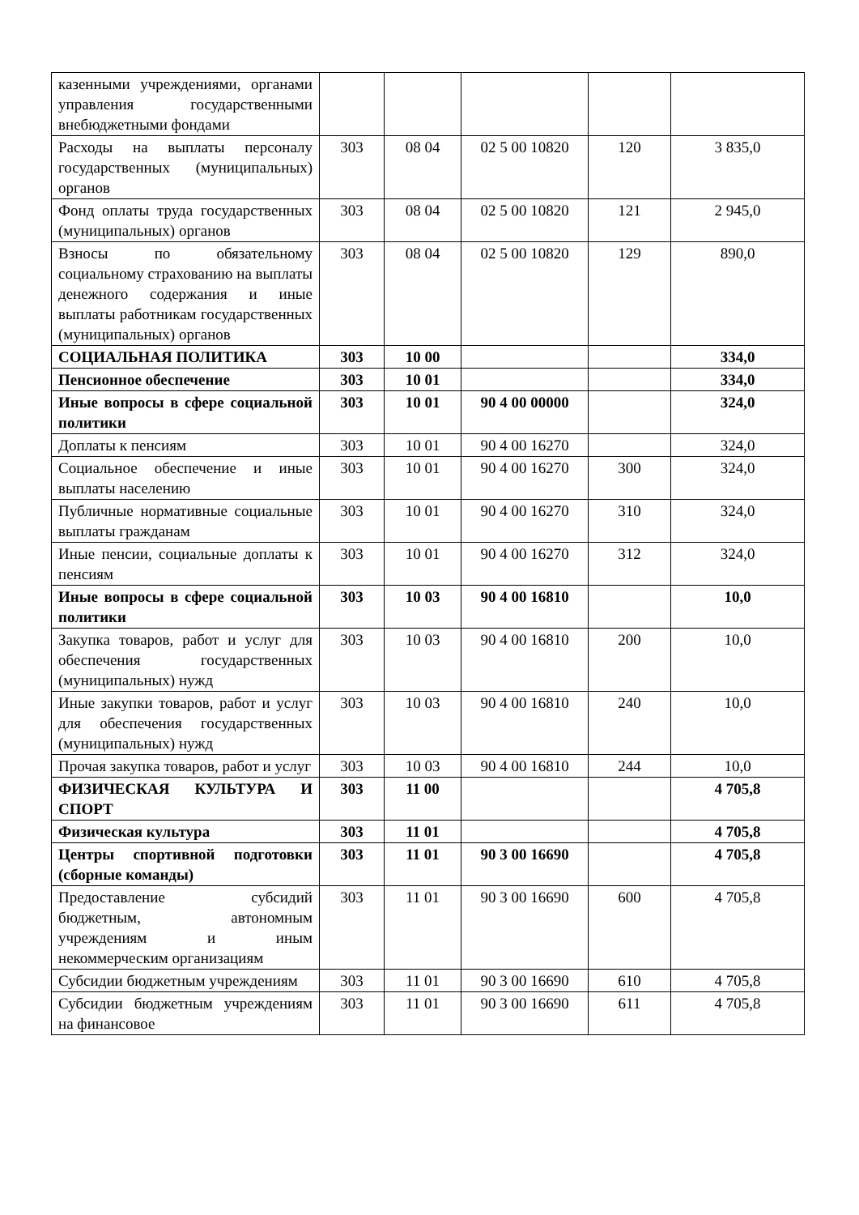| казенными учреждениями, органами управления государственными внебюджетными фондами | | | | | |
| Расходы на выплаты персоналу государственных (муниципальных) органов | 303 | 08 04 | 02 5 00 10820 | 120 | 3 835,0 |
| Фонд оплаты труда государственных (муниципальных) органов | 303 | 08 04 | 02 5 00 10820 | 121 | 2 945,0 |
| Взносы по обязательному социальному страхованию на выплаты денежного содержания и иные выплаты работникам государственных (муниципальных) органов | 303 | 08 04 | 02 5 00 10820 | 129 | 890,0 |
| СОЦИАЛЬНАЯ ПОЛИТИКА | 303 | 10 00 | | | 334,0 |
| Пенсионное обеспечение | 303 | 10 01 | | | 334,0 |
| Иные вопросы в сфере социальной политики | 303 | 10 01 | 90 4 00 00000 | | 324,0 |
| Доплаты к пенсиям | 303 | 10 01 | 90 4 00 16270 | | 324,0 |
| Социальное обеспечение и иные выплаты населению | 303 | 10 01 | 90 4 00 16270 | 300 | 324,0 |
| Публичные нормативные социальные выплаты гражданам | 303 | 10 01 | 90 4 00 16270 | 310 | 324,0 |
| Иные пенсии, социальные доплаты к пенсиям | 303 | 10 01 | 90 4 00 16270 | 312 | 324,0 |
| Иные вопросы в сфере социальной политики | 303 | 10 03 | 90 4 00 16810 | | 10,0 |
| Закупка товаров, работ и услуг для обеспечения государственных (муниципальных) нужд | 303 | 10 03 | 90 4 00 16810 | 200 | 10,0 |
| Иные закупки товаров, работ и услуг для обеспечения государственных (муниципальных) нужд | 303 | 10 03 | 90 4 00 16810 | 240 | 10,0 |
| Прочая закупка товаров, работ и услуг | 303 | 10 03 | 90 4 00 16810 | 244 | 10,0 |
| ФИЗИЧЕСКАЯ КУЛЬТУРА И СПОРТ | 303 | 11 00 | | | 4 705,8 |
| Физическая культура | 303 | 11 01 | | | 4 705,8 |
| Центры спортивной подготовки (сборные команды) | 303 | 11 01 | 90 3 00 16690 | | 4 705,8 |
| Предоставление субсидий бюджетным, автономным учреждениям и иным некоммерческим организациям | 303 | 11 01 | 90 3 00 16690 | 600 | 4 705,8 |
| Субсидии бюджетным учреждениям | 303 | 11 01 | 90 3 00 16690 | 610 | 4 705,8 |
| Субсидии бюджетным учреждениям на финансовое | 303 | 11 01 | 90 3 00 16690 | 611 | 4 705,8 |